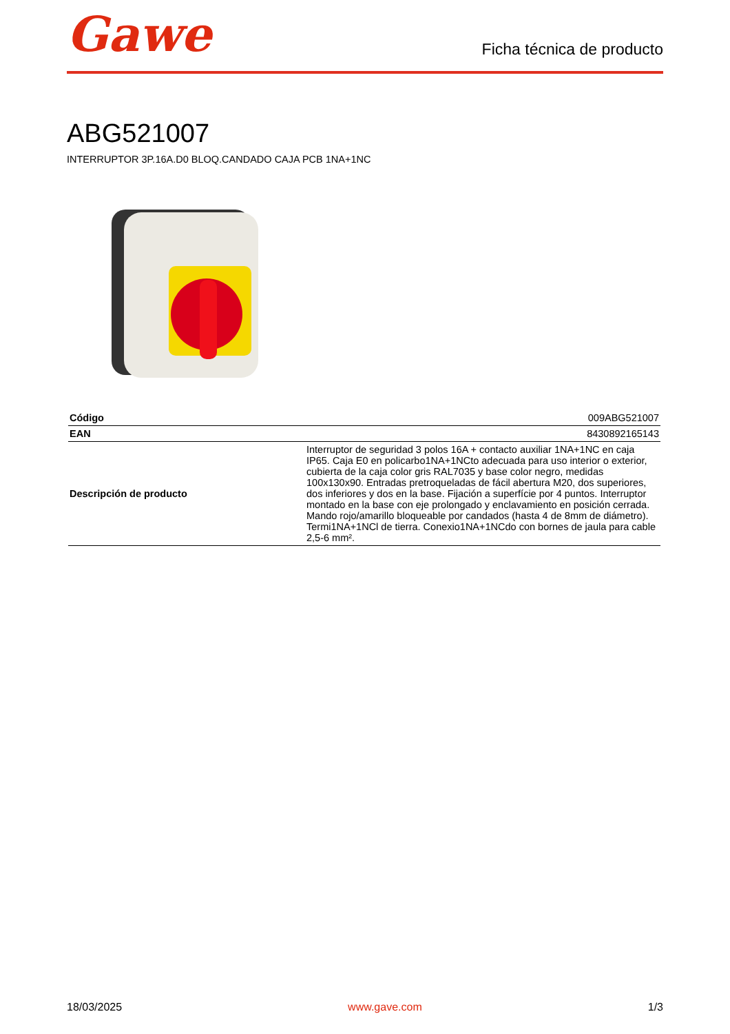Gawe
Ficha técnica de producto
ABG521007
INTERRUPTOR 3P.16A.D0 BLOQ.CANDADO CAJA PCB 1NA+1NC
| Código | 009ABG521007 |
| EAN | 8430892165143 |
| Descripción de producto | Interruptor de seguridad 3 polos 16A + contacto auxiliar 1NA+1NC en caja IP65. Caja E0 en policarbo1NA+1NCto adecuada para uso interior o exterior, cubierta de la caja color gris RAL7035 y base color negro, medidas 100x130x90. Entradas pretroqueladas de fácil abertura M20, dos superiores, dos inferiores y dos en la base. Fijación a superfície por 4 puntos. Interruptor montado en la base con eje prolongado y enclavamiento en posición cerrada. Mando rojo/amarillo bloqueable por candados (hasta 4 de 8mm de diámetro). Termi1NA+1NCl de tierra. Conexio1NA+1NCdo con bornes de jaula para cable 2,5-6 mm². |
18/03/2025 www.gave.com 1/3